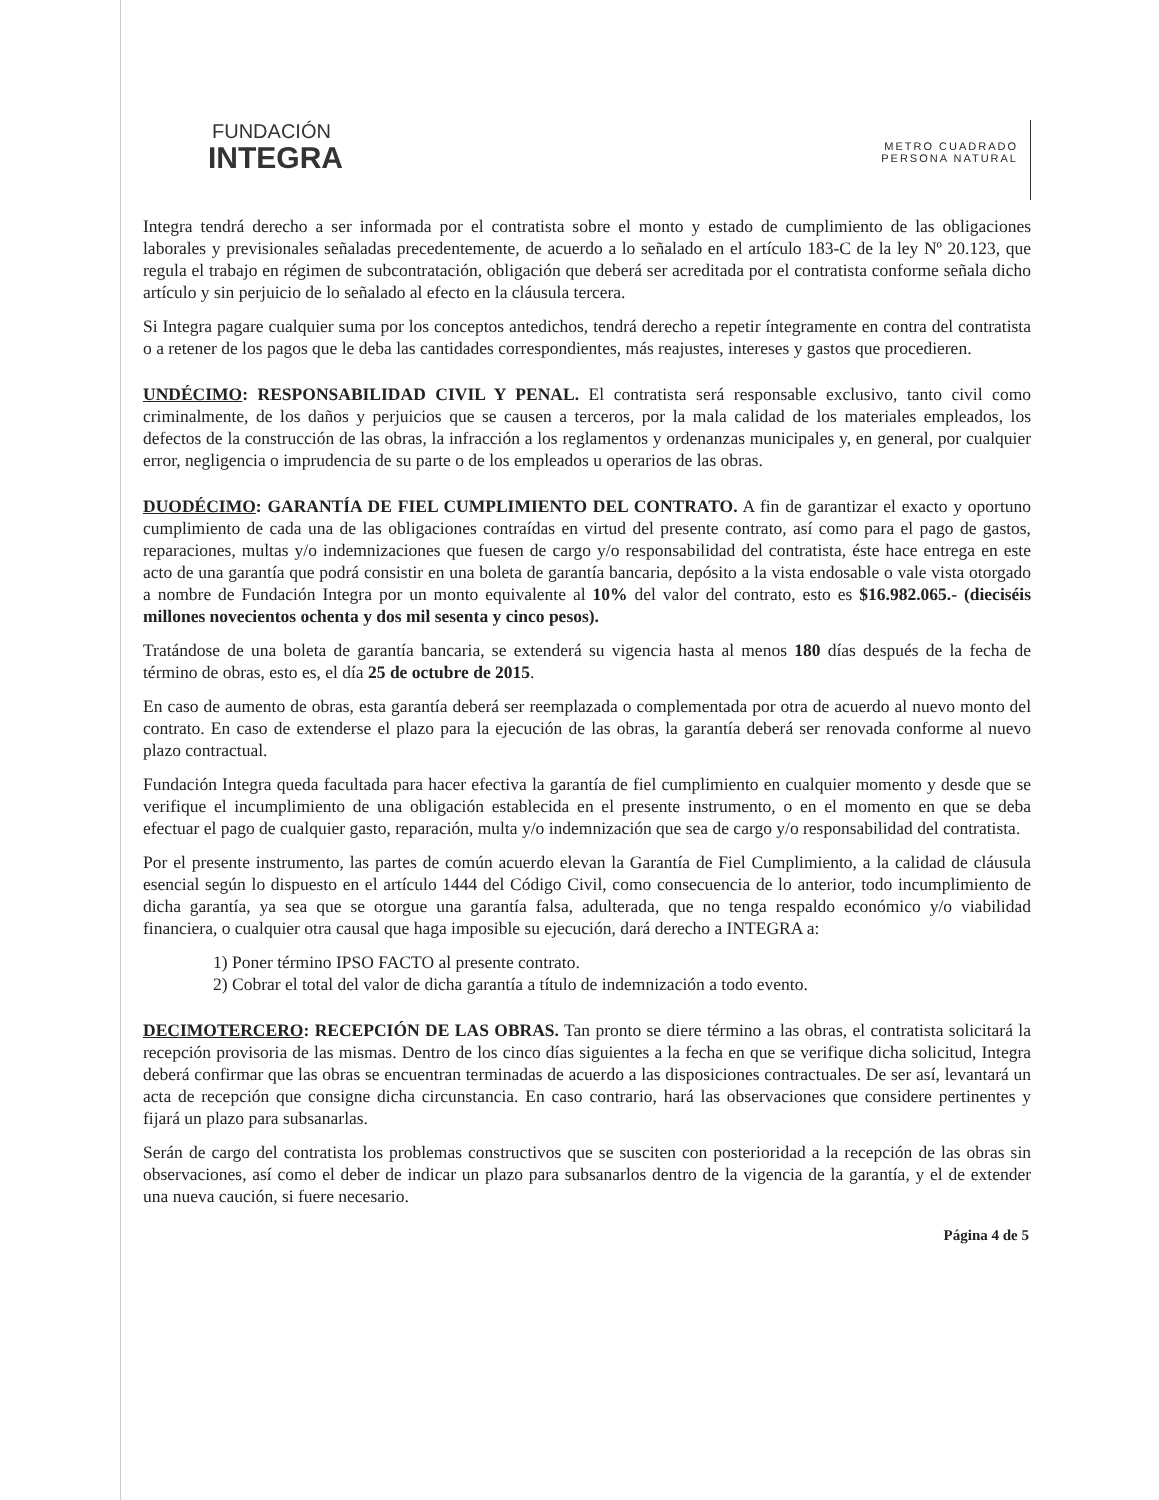FUNDACIÓN
INTEGRA
METRO CUADRADO
PERSONA NATURAL
Integra tendrá derecho a ser informada por el contratista sobre el monto y estado de cumplimiento de las obligaciones laborales y previsionales señaladas precedentemente, de acuerdo a lo señalado en el artículo 183-C de la ley Nº 20.123, que regula el trabajo en régimen de subcontratación, obligación que deberá ser acreditada por el contratista conforme señala dicho artículo y sin perjuicio de lo señalado al efecto en la cláusula tercera.
Si Integra pagare cualquier suma por los conceptos antedichos, tendrá derecho a repetir íntegramente en contra del contratista o a retener de los pagos que le deba las cantidades correspondientes, más reajustes, intereses y gastos que procedieren.
UNDÉCIMO: RESPONSABILIDAD CIVIL Y PENAL. El contratista será responsable exclusivo, tanto civil como criminalmente, de los daños y perjuicios que se causen a terceros, por la mala calidad de los materiales empleados, los defectos de la construcción de las obras, la infracción a los reglamentos y ordenanzas municipales y, en general, por cualquier error, negligencia o imprudencia de su parte o de los empleados u operarios de las obras.
DUODÉCIMO: GARANTÍA DE FIEL CUMPLIMIENTO DEL CONTRATO. A fin de garantizar el exacto y oportuno cumplimiento de cada una de las obligaciones contraídas en virtud del presente contrato, así como para el pago de gastos, reparaciones, multas y/o indemnizaciones que fuesen de cargo y/o responsabilidad del contratista, éste hace entrega en este acto de una garantía que podrá consistir en una boleta de garantía bancaria, depósito a la vista endosable o vale vista otorgado a nombre de Fundación Integra por un monto equivalente al 10% del valor del contrato, esto es $16.982.065.- (dieciséis millones novecientos ochenta y dos mil sesenta y cinco pesos).
Tratándose de una boleta de garantía bancaria, se extenderá su vigencia hasta al menos 180 días después de la fecha de término de obras, esto es, el día 25 de octubre de 2015.
En caso de aumento de obras, esta garantía deberá ser reemplazada o complementada por otra de acuerdo al nuevo monto del contrato. En caso de extenderse el plazo para la ejecución de las obras, la garantía deberá ser renovada conforme al nuevo plazo contractual.
Fundación Integra queda facultada para hacer efectiva la garantía de fiel cumplimiento en cualquier momento y desde que se verifique el incumplimiento de una obligación establecida en el presente instrumento, o en el momento en que se deba efectuar el pago de cualquier gasto, reparación, multa y/o indemnización que sea de cargo y/o responsabilidad del contratista.
Por el presente instrumento, las partes de común acuerdo elevan la Garantía de Fiel Cumplimiento, a la calidad de cláusula esencial según lo dispuesto en el artículo 1444 del Código Civil, como consecuencia de lo anterior, todo incumplimiento de dicha garantía, ya sea que se otorgue una garantía falsa, adulterada, que no tenga respaldo económico y/o viabilidad financiera, o cualquier otra causal que haga imposible su ejecución, dará derecho a INTEGRA a:
1) Poner término IPSO FACTO al presente contrato.
2) Cobrar el total del valor de dicha garantía a título de indemnización a todo evento.
DECIMOTERCERO: RECEPCIÓN DE LAS OBRAS. Tan pronto se diere término a las obras, el contratista solicitará la recepción provisoria de las mismas. Dentro de los cinco días siguientes a la fecha en que se verifique dicha solicitud, Integra deberá confirmar que las obras se encuentran terminadas de acuerdo a las disposiciones contractuales. De ser así, levantará un acta de recepción que consigne dicha circunstancia. En caso contrario, hará las observaciones que considere pertinentes y fijará un plazo para subsanarlas.
Serán de cargo del contratista los problemas constructivos que se susciten con posterioridad a la recepción de las obras sin observaciones, así como el deber de indicar un plazo para subsanarlos dentro de la vigencia de la garantía, y el de extender una nueva caución, si fuere necesario.
Página 4 de 5